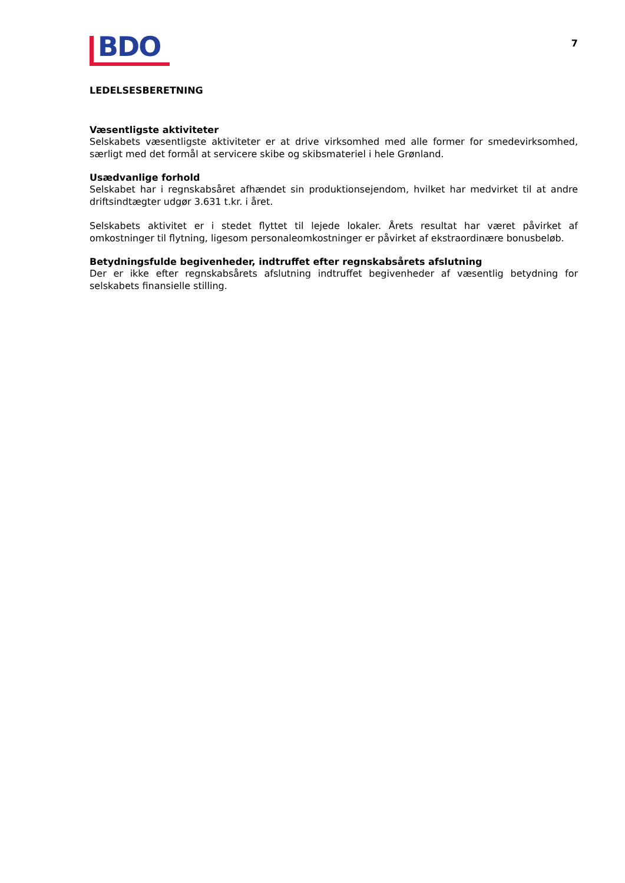BDO
7
LEDELSESBERETNING
Væsentligste aktiviteter
Selskabets væsentligste aktiviteter er at drive virksomhed med alle former for smedevirksomhed, særligt med det formål at servicere skibe og skibsmateriel i hele Grønland.
Usædvanlige forhold
Selskabet har i regnskabsåret afhændet sin produktionsejendom, hvilket har medvirket til at andre driftsindtægter udgør 3.631 t.kr. i året.
Selskabets aktivitet er i stedet flyttet til lejede lokaler. Årets resultat har været påvirket af omkostninger til flytning, ligesom personaleomkostninger er påvirket af ekstraordinære bonusbeløb.
Betydningsfulde begivenheder, indtruffet efter regnskabsårets afslutning
Der er ikke efter regnskabsårets afslutning indtruffet begivenheder af væsentlig betydning for selskabets finansielle stilling.